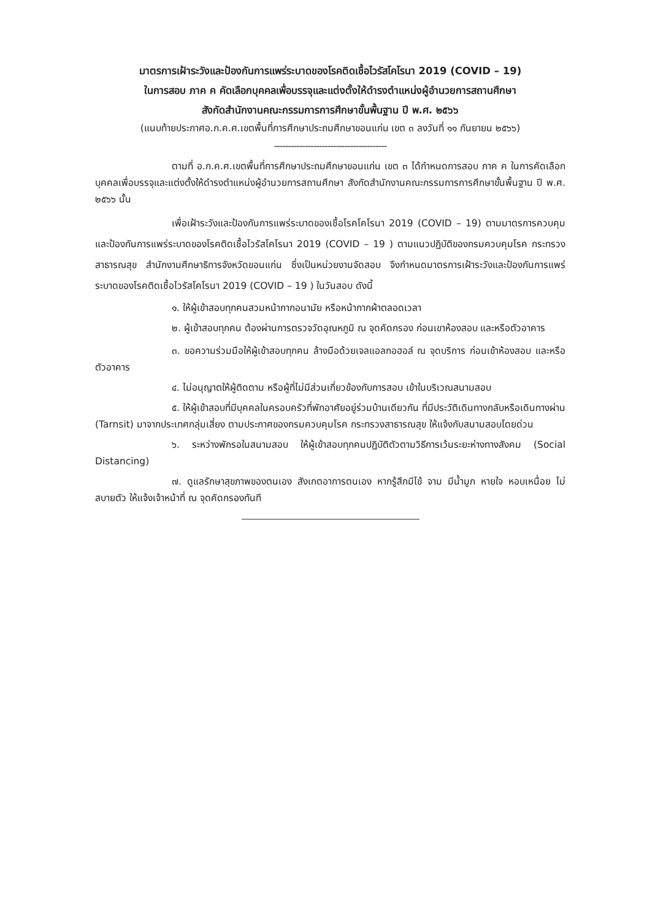มาตรการเฝ้าระวังและป้องกันการแพร่ระบาดของโรคติดเชื้อไวรัสโคโรนา 2019 (COVID – 19)
ในการสอบ ภาค ค คัดเลือกบุคคลเพื่อบรรจุและแต่งตั้งให้ดำรงตำแหน่งผู้อำนวยการสถานศึกษา
สังกัดสำนักงานคณะกรรมการการศึกษาขั้นพื้นฐาน ปี พ.ศ. ๒๕๖๖
(แนบท้ายประกาศอ.ก.ค.ศ.เขตพื้นที่การศึกษาประถมศึกษาขอนแก่น เขต ๓ ลงวันที่ ๑๑ กันยายน ๒๕๖๖)
----------------------------------------
ตามที่ อ.ก.ค.ศ.เขตพื้นที่การศึกษาประถมศึกษาขอนแก่น เขต ๓ ได้กำหนดการสอบ ภาค ค ในการคัดเลือกบุคคลเพื่อบรรจุและแต่งตั้งให้ดำรงตำแหน่งผู้อำนวยการสถานศึกษา สังกัดสำนักงานคณะกรรมการการศึกษาขั้นพื้นฐาน ปี พ.ศ. ๒๕๖๖ นั้น
เพื่อเฝ้าระวังและป้องกันการแพร่ระบาดของเชื้อโรคโคโรนา 2019 (COVID – 19) ตามมาตรการควบคุมและป้องกันการแพร่ระบาดของโรคติดเชื้อไวรัสโคโรนา 2019 (COVID – 19 ) ตามแนวปฏิบัติของกรมควบคุมโรค กระทรวงสาธารณสุข สำนักงานศึกษาธิการจังหวัดขอนแก่น ซึ่งเป็นหน่วยงานจัดสอบ จึงกำหนดมาตรการเฝ้าระวังและป้องกันการแพร่ระบาดของโรคติดเชื้อไวรัสโคโรนา 2019 (COVID – 19 ) ในวันสอบ ดังนี้
๑. ให้ผู้เข้าสอบทุกคนสวมหน้ากากอนามัย หรือหน้ากากผ้าตลอดเวลา
๒. ผู้เข้าสอบทุกคน ต้องผ่านการตรวจวัดอุณหภูมิ ณ จุดคัดกรอง ก่อนเขาห้องสอบ และหรือตัวอาคาร
๓. ขอความร่วมมือให้ผู้เข้าสอบทุกคน ล้างมือด้วยเจลแอลกอฮอล์ ณ จุดบริการ ก่อนเข้าห้องสอบ และหรือตัวอาคาร
๔. ไม่อนุญาตให้ผู้ติดตาม หรือผู้ที่ไม่มีส่วนเกี่ยวข้องกับการสอบ เข้าในบริเวณสนามสอบ
๕. ให้ผู้เข้าสอบที่มีบุคคลในครอบครัวที่พักอาศัยอยู่ร่วมบ้านเดียวกัน ที่มีประวัติเดินทางกลับหรือเดินทางผ่าน (Tarnsit) มาจากประเทศกลุ่มเสี่ยง ตามประกาศของกรมควบคุมโรค กระทรวงสาธารณสุข ให้แจ้งกับสนามสอบโดยด่วน
๖. ระหว่างพักรอในสนามสอบ ให้ผู้เข้าสอบทุกคนปฏิบัติตัวตามวิธีการเว้นระยะห่างทางสังคม (Social Distancing)
๗. ดูแลรักษาสุขภาพของตนเอง สังเกตอาการตนเอง หากรู้สึกมีไข้ จาม มีน้ำมูก หายใจ หอบเหนื่อย ไม่สบายตัว ให้แจ้งเจ้าหน้าที่ ณ จุดคัดกรองทันที